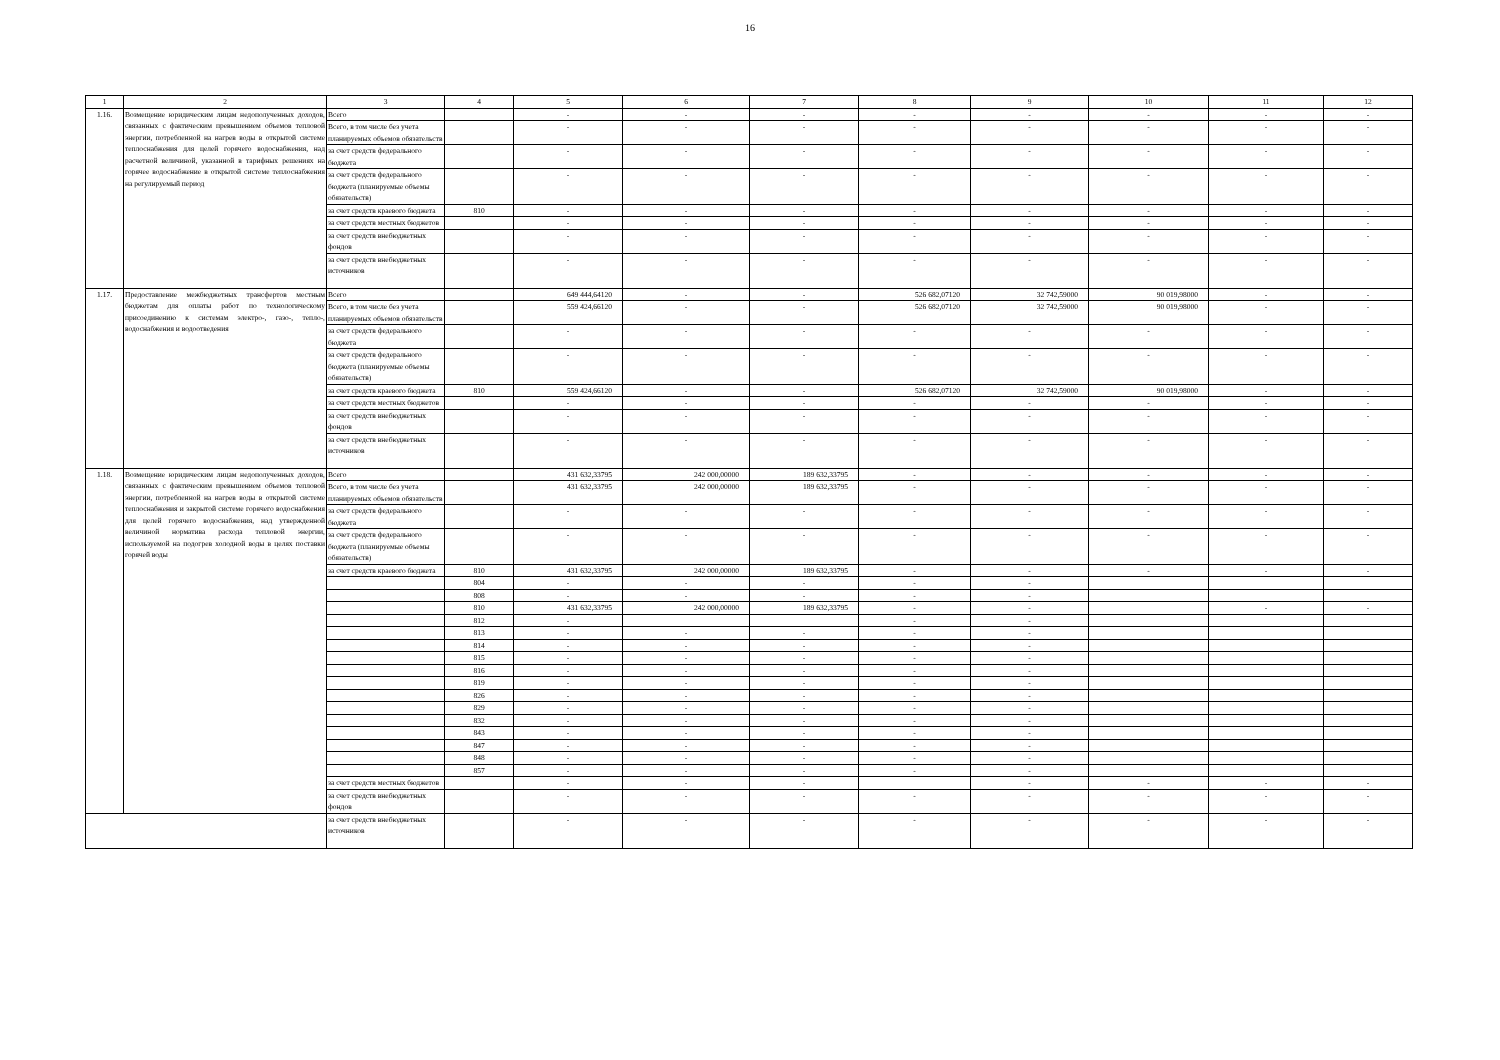16
| 1 | 2 | 3 | 4 | 5 | 6 | 7 | 8 | 9 | 10 | 11 | 12 |
| --- | --- | --- | --- | --- | --- | --- | --- | --- | --- | --- | --- |
| 1.16. | Возмещение юридическим лицам недополученных доходов, связанных с фактическим превышением объемов тепловой энергии, потребленной на нагрев воды в открытой системе теплоснабжения для целей горячего водоснабжения, над расчетной величиной, указанной в тарифных решениях на горячее водоснабжение в открытой системе теплоснабжения на регулируемый период | Всего | | - | - | - | - | - | - | - | - |
| | | Всего, в том числе без учета планируемых объемов обязательств | | - | - | - | - | - | - | - | - |
| | | за счет средств федерального бюджета | | - | - | - | - | - | - | - | - |
| | | за счет средств федерального бюджета (планируемые объемы обязательств) | | - | - | - | - | - | - | - | - |
| | | за счет средств краевого бюджета | 810 | - | - | - | - | - | - | - | - |
| | | за счет средств местных бюджетов | | - | - | - | - | - | - | - | - |
| | | за счет средств внебюджетных фондов | | - | - | - | - | - | - | - | - |
| | | за счет средств внебюджетных источников | | - | - | - | - | - | - | - | - |
| 1.17. | Предоставление межбюджетных трансфертов местным бюджетам для оплаты работ по технологическому присоединению к системам электро-, газо-, тепло-, водоснабжения и водоотведения | Всего | | 649 444,64120 | - | - | 526 682,07120 | 32 742,59000 | 90 019,98000 | - | - |
| | | Всего, в том числе без учета планируемых объемов обязательств | | 559 424,66120 | - | - | 526 682,07120 | 32 742,59000 | 90 019,98000 | - | - |
| | | за счет средств федерального бюджета | | - | - | - | - | - | - | - | - |
| | | за счет средств федерального бюджета (планируемые объемы обязательств) | | - | - | - | - | - | - | - | - |
| | | за счет средств краевого бюджета | 810 | 559 424,66120 | - | - | 526 682,07120 | 32 742,59000 | 90 019,98000 | - | - |
| | | за счет средств местных бюджетов | | - | - | - | - | - | - | - | - |
| | | за счет средств внебюджетных фондов | | - | - | - | - | - | - | - | - |
| | | за счет средств внебюджетных источников | | - | - | - | - | - | - | - | - |
| 1.18. | Возмещение юридическим лицам недополученных доходов, связанных с фактическим превышением объемов тепловой энергии, потребленной на нагрев воды в открытой системе теплоснабжения и закрытой системе горячего водоснабжения для целей горячего водоснабжения, над утвержденной величиной норматива расхода тепловой энергии, используемой на подогрев холодной воды в целях поставки горячей воды | Всего | | 431 632,33795 | 242 000,00000 | 189 632,33795 | - | - | - | - | - |
| | | Всего, в том числе без учета планируемых объемов обязательств | | 431 632,33795 | 242 000,00000 | 189 632,33795 | - | - | - | - | - |
| | | за счет средств федерального бюджета | | - | - | - | - | - | - | - | - |
| | | за счет средств федерального бюджета (планируемые объемы обязательств) | | - | - | - | - | - | - | - | - |
| | | за счет средств краевого бюджета | 810 | 431 632,33795 | 242 000,00000 | 189 632,33795 | - | - | - | - | - |
| | | | 804 | - | - | - | - | - | | | |
| | | | 808 | - | - | - | - | - | | | |
| | | | 810 | 431 632,33795 | 242 000,00000 | 189 632,33795 | - | - | | - | - |
| | | | 812 | - | | | - | - | | | |
| | | | 813 | - | - | - | - | - | | | |
| | | | 814 | - | - | - | - | - | | | |
| | | | 815 | - | - | - | - | - | | | |
| | | | 816 | - | - | - | - | - | | | |
| | | | 819 | - | - | - | - | - | | | |
| | | | 826 | - | - | - | - | - | | | |
| | | | 829 | - | - | - | - | - | | | |
| | | | 832 | - | - | - | - | - | | | |
| | | | 843 | - | - | - | - | - | | | |
| | | | 847 | - | - | - | - | - | | | |
| | | | 848 | - | - | - | - | - | | | |
| | | | 857 | - | - | - | - | - | | | |
| | | за счет средств местных бюджетов | | - | - | - | | - | - | - | - |
| | | за счет средств внебюджетных фондов | | - | - | - | - | - | - | - | - |
| | | за счет средств внебюджетных источников | | - | - | - | - | - | - | - | - |